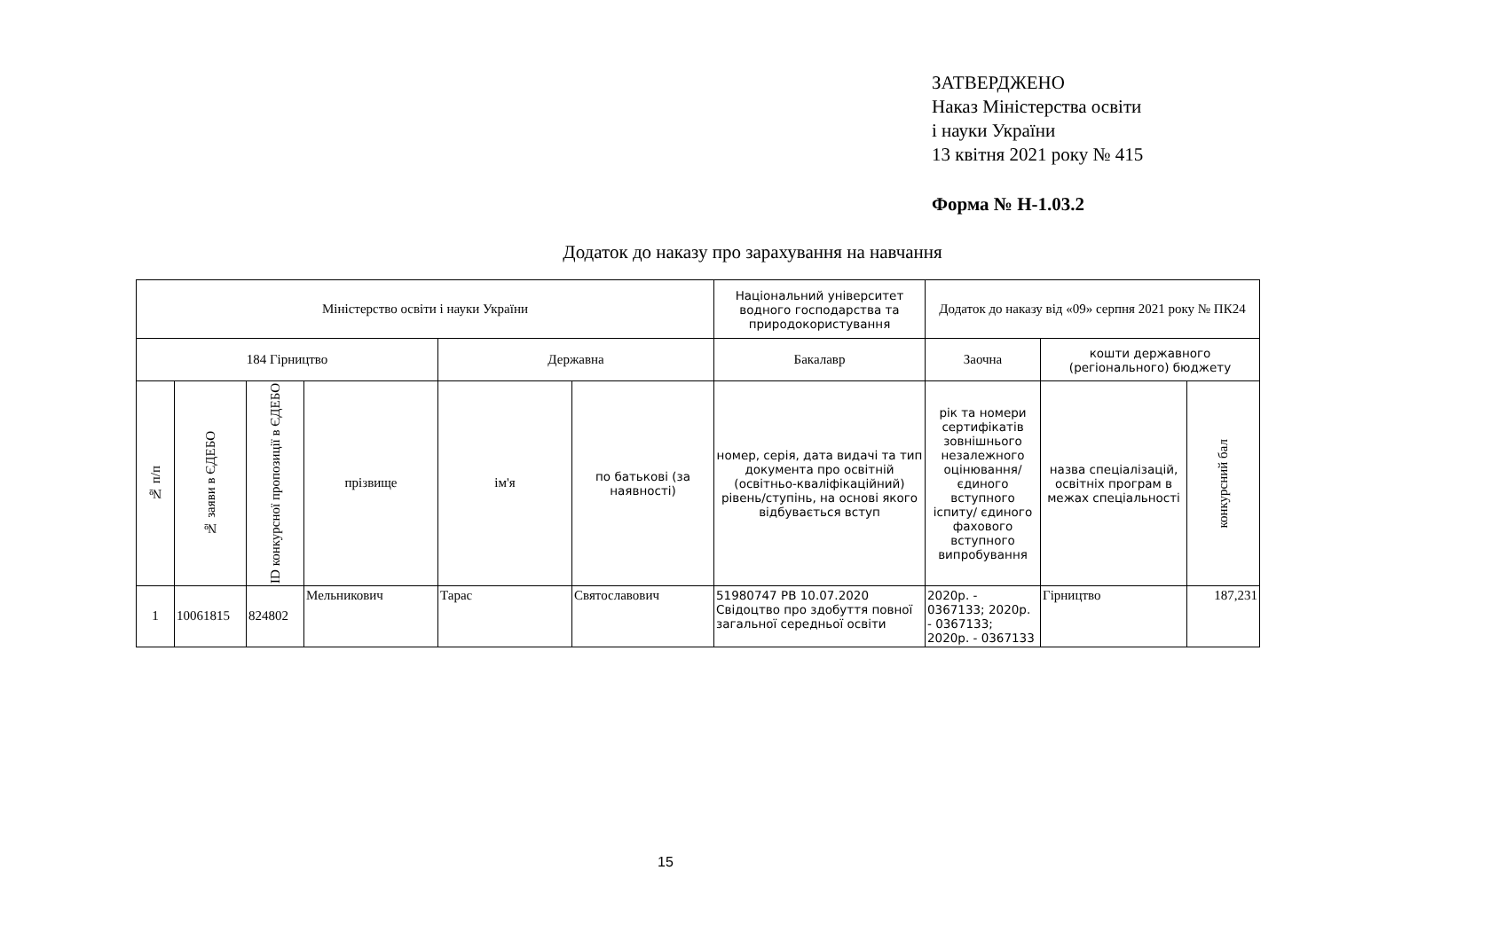ЗАТВЕРДЖЕНО
Наказ Міністерства освіти
і науки України
13 квітня 2021 року № 415
Форма № Н-1.03.2
Додаток до наказу про зарахування на навчання
| Міністерство освіти і науки України | | | | | | Національний університет водного господарства та природокористування | Додаток до наказу від «09» серпня 2021 року № ПК24 | | |
| 184 Гірництво | | | | Державна | | Бакалавр | Заочна | кошти державного (регіонального) бюджету | |
| № п/п | № заяви в ЄДЕБО | ID конкурсної пропозиції в ЄДЕБО | прізвище | ім'я | по батькові (за наявності) | номер, серія, дата видачі та тип документа про освітній (освітньо-кваліфікаційний) рівень/ступінь, на основі якого відбувається вступ | рік та номери сертифікатів зовнішнього незалежного оцінювання/ єдиного вступного іспиту/ єдиного фахового вступного випробування | назва спеціалізацій, освітніх програм в межах спеціальності | конкурсний бал |
| 1 | 10061815 | 824802 | Мельникович | Тарас | Святославович | 51980747 РВ 10.07.2020 Свідоцтво про здобуття повної загальної середньої освіти | 2020р. - 0367133; 2020р. - 0367133; 2020р. - 0367133 | Гірництво | 187,231 |
15